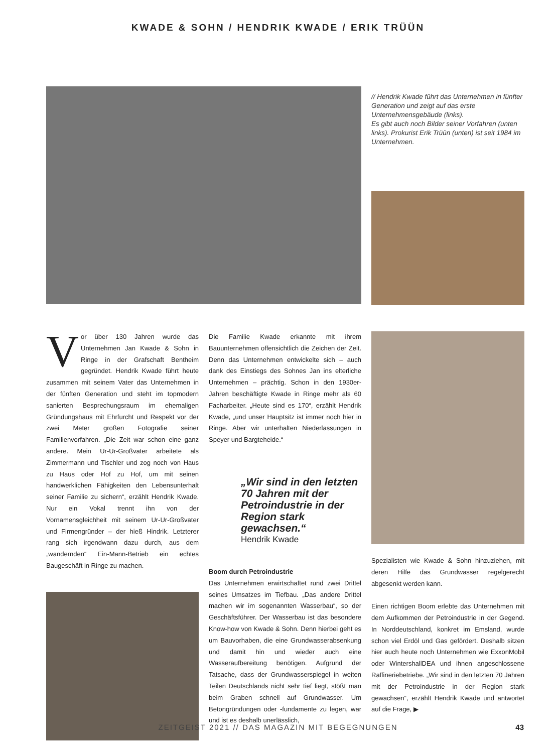KWADE & SOHN / HENDRIK KWADE / ERIK TRÜÜN
// Hendrik Kwade führt das Unternehmen in fünfter Generation und zeigt auf das erste Unternehmensgebäude (links).
Es gibt auch noch Bilder seiner Vorfahren (unten links). Prokurist Erik Trüün (unten) ist seit 1984 im Unternehmen.
Vor über 130 Jahren wurde das Unternehmen Jan Kwade & Sohn in Ringe in der Grafschaft Bentheim gegründet. Hendrik Kwade führt heute zusammen mit seinem Vater das Unternehmen in der fünften Generation und steht im topmodern sanierten Besprechungsraum im ehemaligen Gründungshaus mit Ehrfurcht und Respekt vor der zwei Meter großen Fotografie seiner Familienvorfahren. „Die Zeit war schon eine ganz andere. Mein Ur-Ur-Großvater arbeitete als Zimmermann und Tischler und zog noch von Haus zu Haus oder Hof zu Hof, um mit seinen handwerklichen Fähigkeiten den Lebensunterhalt seiner Familie zu sichern“, erzählt Hendrik Kwade. Nur ein Vokal trennt ihn von der Vornamensgleichheit mit seinem Ur-Ur-Großvater und Firmengründer – der hieß Hindrik. Letzterer rang sich irgendwann dazu durch, aus dem „wandernden“ Ein-Mann-Betrieb ein echtes Baugeschäft in Ringe zu machen.
Die Familie Kwade erkannte mit ihrem Bauunternehmen offensichtlich die Zeichen der Zeit. Denn das Unternehmen entwickelte sich – auch dank des Einstiegs des Sohnes Jan ins elterliche Unternehmen – prächtig. Schon in den 1930er-Jahren beschäftigte Kwade in Ringe mehr als 60 Facharbeiter. „Heute sind es 170“, erzählt Hendrik Kwade, „und unser Hauptsitz ist immer noch hier in Ringe. Aber wir unterhalten Niederlassungen in Speyer und Bargteheide.“
„Wir sind in den letzten 70 Jahren mit der Petroindustrie in der Region stark gewachsen.“
Hendrik Kwade
Boom durch Petroindustrie
Das Unternehmen erwirtschaftet rund zwei Drittel seines Umsatzes im Tiefbau. „Das andere Drittel machen wir im sogenannten Wasserbau“, so der Geschäftsführer. Der Wasserbau ist das besondere Know-how von Kwade & Sohn. Denn hierbei geht es um Bauvorhaben, die eine Grundwasserabsenkung und damit hin und wieder auch eine Wasseraufbereitung benötigen. Aufgrund der Tatsache, dass der Grundwasserspiegel in weiten Teilen Deutschlands nicht sehr tief liegt, stößt man beim Graben schnell auf Grundwasser. Um Betongründungen oder -fundamente zu legen, war und ist es deshalb unerlässlich,
Spezialisten wie Kwade & Sohn hinzuziehen, mit deren Hilfe das Grundwasser regelgerecht abgesenkt werden kann.
Einen richtigen Boom erlebte das Unternehmen mit dem Aufkommen der Petroindustrie in der Gegend. In Norddeutschland, konkret im Emsland, wurde schon viel Erdöl und Gas gefördert. Deshalb sitzen hier auch heute noch Unternehmen wie ExxonMobil oder WintershallDEA und ihnen angeschlossene Raffineriebetriebe. „Wir sind in den letzten 70 Jahren mit der Petroindustrie in der Region stark gewachsen“, erzählt Hendrik Kwade und antwortet auf die Frage, ▶
ZEITGEIST 2021 // DAS MAGAZIN MIT BEGEGNUNGEN 43